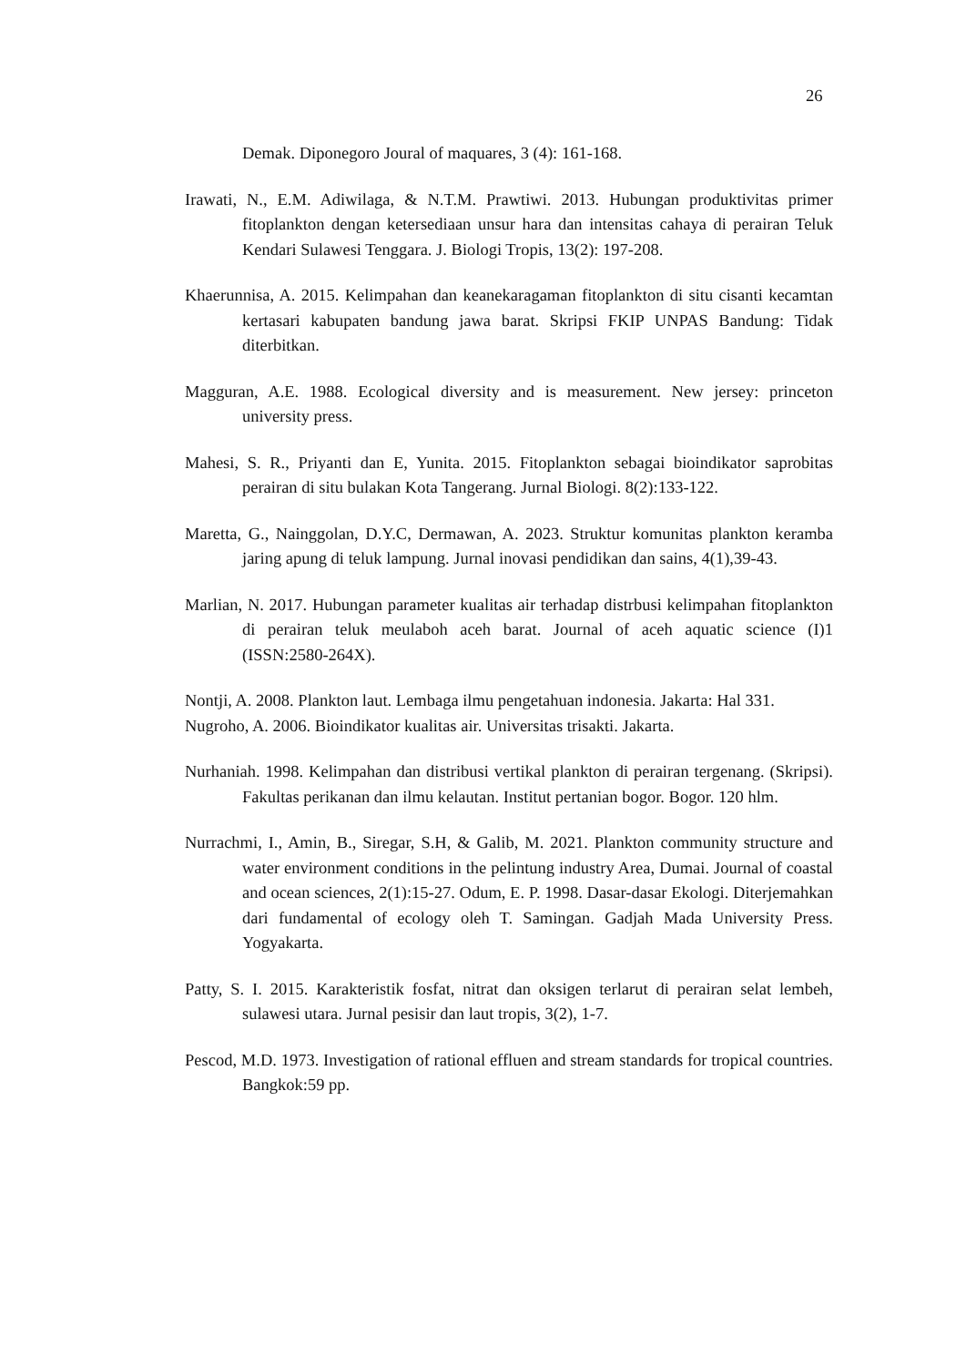26
Demak. Diponegoro Joural of maquares, 3 (4): 161-168.
Irawati, N., E.M. Adiwilaga, & N.T.M. Prawtiwi. 2013. Hubungan produktivitas primer fitoplankton dengan ketersediaan unsur hara dan intensitas cahaya di perairan Teluk Kendari Sulawesi Tenggara. J. Biologi Tropis, 13(2): 197-208.
Khaerunnisa, A. 2015. Kelimpahan dan keanekaragaman fitoplankton di situ cisanti kecamtan kertasari kabupaten bandung jawa barat. Skripsi FKIP UNPAS Bandung: Tidak diterbitkan.
Magguran, A.E. 1988. Ecological diversity and is measurement. New jersey: princeton university press.
Mahesi, S. R., Priyanti dan E, Yunita. 2015. Fitoplankton sebagai bioindikator saprobitas perairan di situ bulakan Kota Tangerang. Jurnal Biologi. 8(2):133-122.
Maretta, G., Nainggolan, D.Y.C, Dermawan, A. 2023. Struktur komunitas plankton keramba jaring apung di teluk lampung. Jurnal inovasi pendidikan dan sains, 4(1),39-43.
Marlian, N. 2017. Hubungan parameter kualitas air terhadap distrbusi kelimpahan fitoplankton di perairan teluk meulaboh aceh barat. Journal of aceh aquatic science (I)1 (ISSN:2580-264X).
Nontji, A. 2008. Plankton laut. Lembaga ilmu pengetahuan indonesia. Jakarta: Hal 331.
Nugroho, A. 2006. Bioindikator kualitas air. Universitas trisakti. Jakarta.
Nurhaniah. 1998. Kelimpahan dan distribusi vertikal plankton di perairan tergenang. (Skripsi). Fakultas perikanan dan ilmu kelautan. Institut pertanian bogor. Bogor. 120 hlm.
Nurrachmi, I., Amin, B., Siregar, S.H, & Galib, M. 2021. Plankton community structure and water environment conditions in the pelintung industry Area, Dumai. Journal of coastal and ocean sciences, 2(1):15-27. Odum, E. P. 1998. Dasar-dasar Ekologi. Diterjemahkan dari fundamental of ecology oleh T. Samingan. Gadjah Mada University Press. Yogyakarta.
Patty, S. I. 2015. Karakteristik fosfat, nitrat dan oksigen terlarut di perairan selat lembeh, sulawesi utara. Jurnal pesisir dan laut tropis, 3(2), 1-7.
Pescod, M.D. 1973. Investigation of rational effluen and stream standards for tropical countries. Bangkok:59 pp.